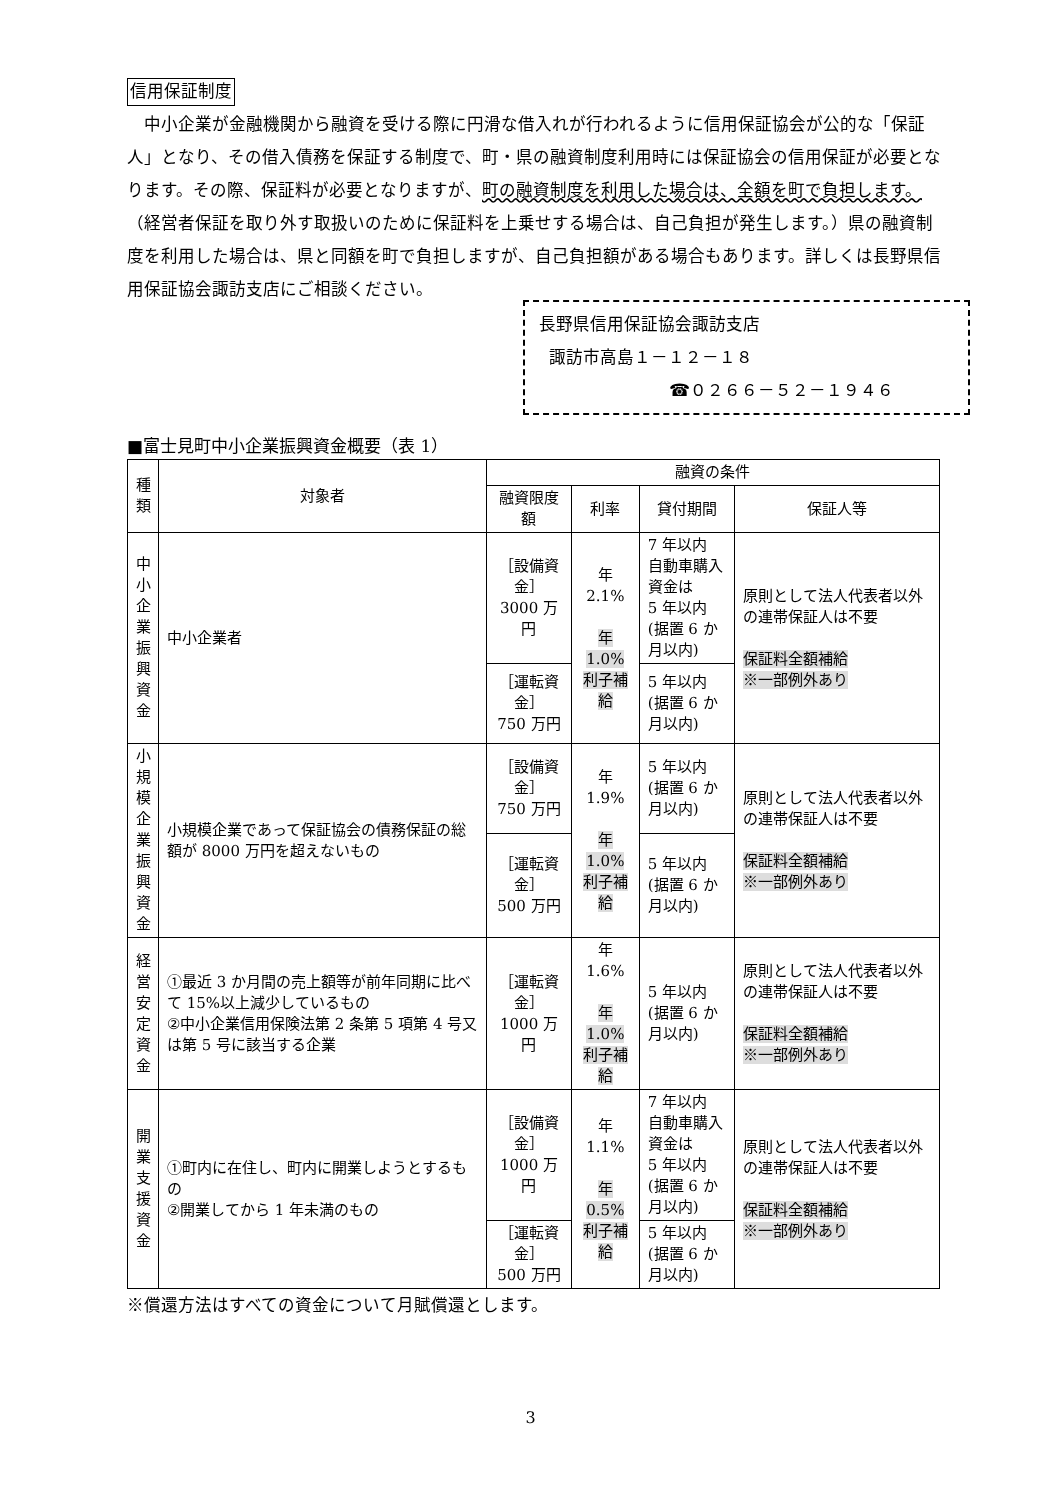信用保証制度
中小企業が金融機関から融資を受ける際に円滑な借入れが行われるように信用保証協会が公的な「保証人」となり、その借入債務を保証する制度で、町・県の融資制度利用時には保証協会の信用保証が必要となります。その際、保証料が必要となりますが、町の融資制度を利用した場合は、全額を町で負担します。（経営者保証を取り外す取扱いのために保証料を上乗せする場合は、自己負担が発生します。）県の融資制度を利用した場合は、県と同額を町で負担しますが、自己負担額がある場合もあります。詳しくは長野県信用保証協会諏訪支店にご相談ください。
長野県信用保証協会諏訪支店
諏訪市高島１－１２－１８
☎０２６６－５２－１９４６
■富士見町中小企業振興資金概要（表 1）
| 種類 | 対象者 | 融資の条件 | | | |
| --- | --- | --- | --- | --- | --- |
| | | 融資限度額 | 利率 | 貸付期間 | 保証人等 |
| 中小企業振興資金 | 中小企業者 | ［設備資金］ 3000 万円 | 年 2.1% 年 1.0% 利子補給 | 7 年以内 自動車購入資金は 5 年以内 (据置 6 か月以内) | 原則として法人代表者以外の連帯保証人は不要 保証料全額補給 ※一部例外あり |
| | | ［運転資金］ 750 万円 | | 5 年以内 (据置 6 か月以内) | |
| 小規模企業振興資金 | 小規模企業であって保証協会の債務保証の総額が 8000 万円を超えないもの | ［設備資金］ 750 万円 | 年 1.9% 年 1.0% 利子補給 | 5 年以内 (据置 6 か月以内) | 原則として法人代表者以外の連帯保証人は不要 保証料全額補給 ※一部例外あり |
| | | ［運転資金］ 500 万円 | | 5 年以内 (据置 6 か月以内) | |
| 経営安定資金 | ①最近 3 か月間の売上額等が前年同期に比べて 15%以上減少しているもの ②中小企業信用保険法第 2 条第 5 項第 4 号又は第 5 号に該当する企業 | ［運転資金］ 1000 万円 | 年 1.6% 年 1.0% 利子補給 | 5 年以内 (据置 6 か月以内) | 原則として法人代表者以外の連帯保証人は不要 保証料全額補給 ※一部例外あり |
| 開業支援資金 | ①町内に在住し、町内に開業しようとするもの ②開業してから 1 年未満のもの | ［設備資金］ 1000 万円 | 年 1.1% 年 0.5% 利子補給 | 7 年以内 自動車購入資金は 5 年以内 (据置 6 か月以内) | 原則として法人代表者以外の連帯保証人は不要 保証料全額補給 ※一部例外あり |
| | | ［運転資金］ 500 万円 | | 5 年以内 (据置 6 か月以内) | |
※償還方法はすべての資金について月賦償還とします。
3